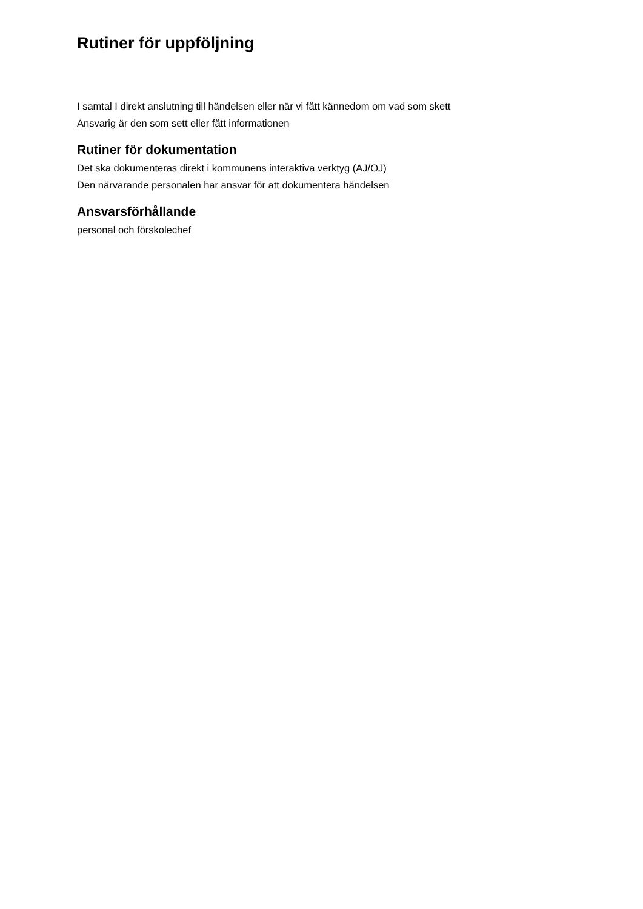Rutiner för uppföljning
I samtal I direkt anslutning till händelsen eller när vi fått kännedom om vad som skett
Ansvarig är den som sett eller fått informationen
Rutiner för dokumentation
Det ska dokumenteras direkt i kommunens interaktiva verktyg (AJ/OJ)
Den närvarande personalen har ansvar för att dokumentera händelsen
Ansvarsförhållande
personal och förskolechef